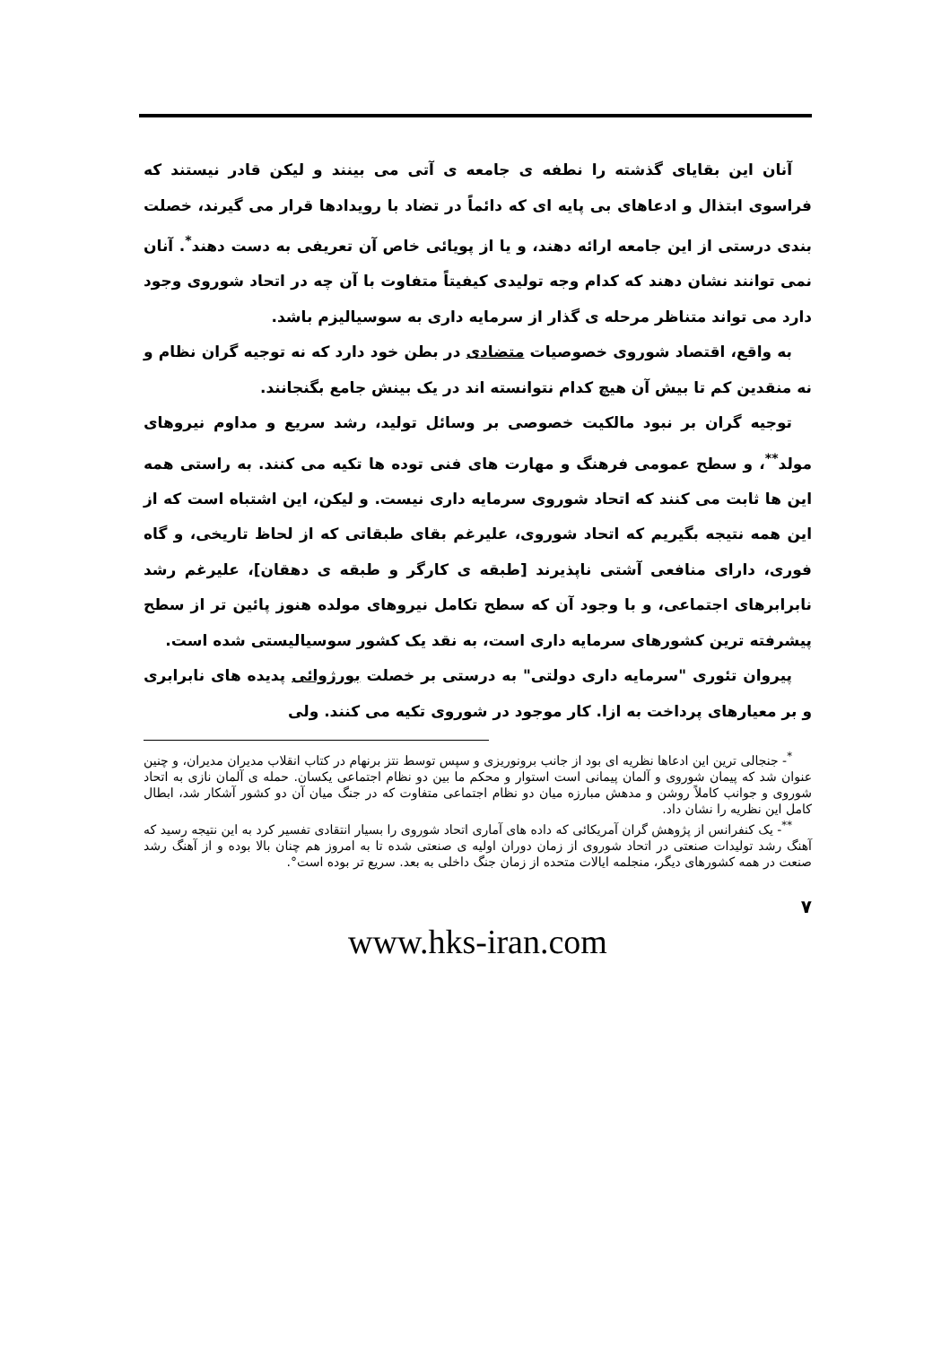آنان این بقایای گذشته را نطفه ی جامعه ی آتی می بینند و لیکن قادر نیستند که فراسوی ابتذال و ادعاهای بی پایه ای که دائماً در تضاد با رویدادها قرار می گیرند، خصلت بندی درستی از این جامعه ارائه دهند، و یا از پویائی خاص آن تعریفی به دست دهند<sup>*</sup>. آنان نمی توانند نشان دهند که کدام وجه تولیدی کیفیتاً متفاوت با آن چه در اتحاد شوروی وجود دارد می تواند متناظر مرحله ی گذار از سرمایه داری به سوسیالیزم باشد.
به واقع، اقتصاد شوروی خصوصیات متضادی در بطن خود دارد که نه توجیه گران نظام و نه منقدین کم تا بیش آن هیچ کدام نتوانسته اند در یک بینش جامع بگنجانند.
توجیه گران بر نبود مالکیت خصوصی بر وسائل تولید، رشد سریع و مداوم نیروهای مولد<sup>**</sup>، و سطح عمومی فرهنگ و مهارت های فنی توده ها تکیه می کنند. به راستی همه این ها ثابت می کنند که اتحاد شوروی سرمایه داری نیست. و لیکن، این اشتباه است که از این همه نتیجه بگیریم که اتحاد شوروی، علیرغم بقای طبقاتی که از لحاظ تاریخی، و گاه فوری، دارای منافعی آشتی ناپذیرند [طبقه ی کارگر و طبقه ی دهقان]، علیرغم رشد نابرابرهای اجتماعی، و با وجود آن که سطح تکامل نیروهای مولده هنوز پائین تر از سطح پیشرفته ترین کشورهای سرمایه داری است، به نقد یک کشور سوسیالیستی شده است.
پیروان تئوری "سرمایه داری دولتی" به درستی بر خصلت بورژوائی پدیده های نابرابری و بر معیارهای پرداخت به ازا. کار موجود در شوروی تکیه می کنند. ولی
<sup>*</sup>- جنجالی ترین این ادعاها نظریه ای بود از جانب برونوریزی و سپس توسط نتز برنهام در کتاب انقلاب مدیران مدیران، و چنین عنوان شد که پیمان شوروی و آلمان پیمانی است استوار و محکم ما بین دو نظام اجتماعی یکسان. حمله ی آلمان نازی به اتحاد شوروی و جوانب کاملاً روشن و مدهش مبارزه میان دو نظام اجتماعی متفاوت که در جنگ میان آن دو کشور آشکار شد، ابطال کامل این نظریه را نشان داد.
<sup>**</sup>- یک کنفرانس از پژوهش گران آمریکائی که داده های آماری اتحاد شوروی را بسیار انتقادی تفسیر کرد به این نتیجه رسید که آهنگ رشد تولیدات صنعتی در اتحاد شوروی از زمان دوران اولیه ی صنعتی شده تا به امروز هم چنان بالا بوده و از آهنگ رشد صنعت در همه کشورهای دیگر، منجلمه ایالات متحده از زمان جنگ داخلی به بعد. سریع تر بوده است°.
۷
www.hks-iran.com